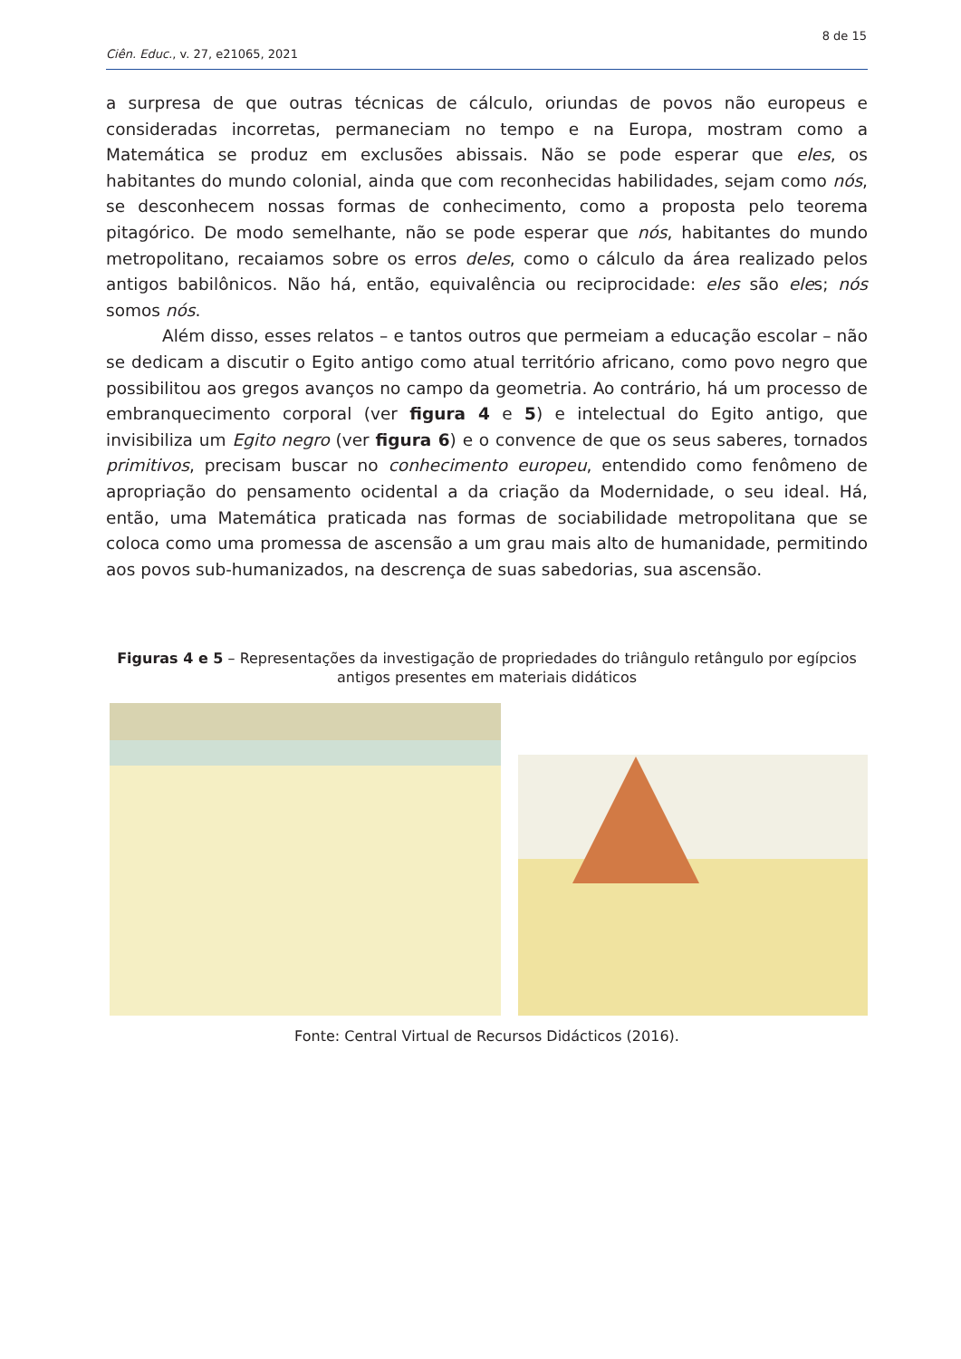8 de 15
Ciên. Educ., v. 27, e21065, 2021
a surpresa de que outras técnicas de cálculo, oriundas de povos não europeus e consideradas incorretas, permaneciam no tempo e na Europa, mostram como a Matemática se produz em exclusões abissais. Não se pode esperar que eles, os habitantes do mundo colonial, ainda que com reconhecidas habilidades, sejam como nós, se desconhecem nossas formas de conhecimento, como a proposta pelo teorema pitagórico. De modo semelhante, não se pode esperar que nós, habitantes do mundo metropolitano, recaiamos sobre os erros deles, como o cálculo da área realizado pelos antigos babilônicos. Não há, então, equivalência ou reciprocidade: eles são eles; nós somos nós.
Além disso, esses relatos – e tantos outros que permeiam a educação escolar – não se dedicam a discutir o Egito antigo como atual território africano, como povo negro que possibilitou aos gregos avanços no campo da geometria. Ao contrário, há um processo de embranquecimento corporal (ver figura 4 e 5) e intelectual do Egito antigo, que invisibiliza um Egito negro (ver figura 6) e o convence de que os seus saberes, tornados primitivos, precisam buscar no conhecimento europeu, entendido como fenômeno de apropriação do pensamento ocidental a da criação da Modernidade, o seu ideal. Há, então, uma Matemática praticada nas formas de sociabilidade metropolitana que se coloca como uma promessa de ascensão a um grau mais alto de humanidade, permitindo aos povos sub-humanizados, na descrença de suas sabedorias, sua ascensão.
Figuras 4 e 5 – Representações da investigação de propriedades do triângulo retângulo por egípcios antigos presentes em materiais didáticos
Fonte: Central Virtual de Recursos Didácticos (2016).